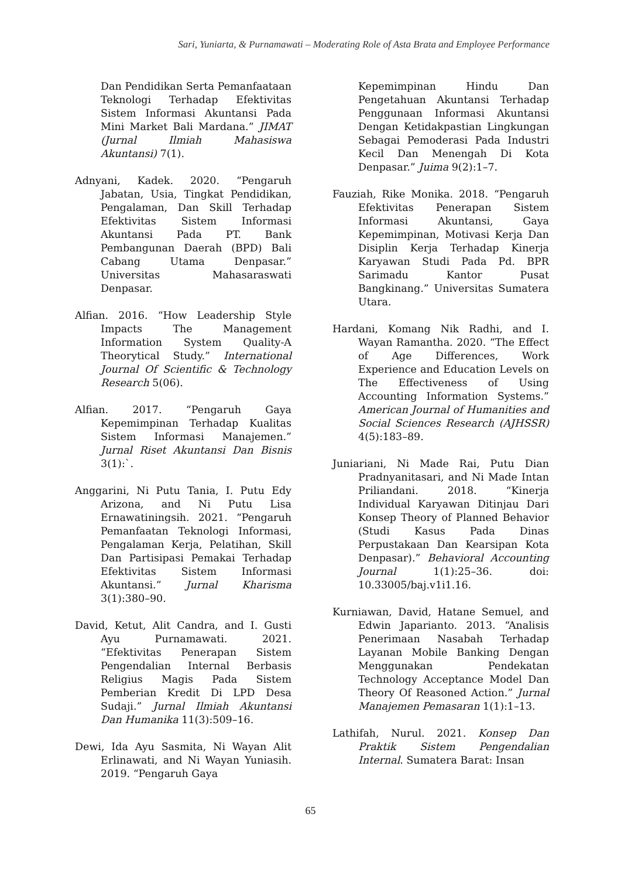Sari, Yuniarta, & Purnamawati – Moderating Role of Asta Brata and Employee Performance
Dan Pendidikan Serta Pemanfaataan Teknologi Terhadap Efektivitas Sistem Informasi Akuntansi Pada Mini Market Bali Mardana.” JIMAT (Jurnal Ilmiah Mahasiswa Akuntansi) 7(1).
Adnyani, Kadek. 2020. “Pengaruh Jabatan, Usia, Tingkat Pendidikan, Pengalaman, Dan Skill Terhadap Efektivitas Sistem Informasi Akuntansi Pada PT. Bank Pembangunan Daerah (BPD) Bali Cabang Utama Denpasar.” Universitas Mahasaraswati Denpasar.
Alfian. 2016. “How Leadership Style Impacts The Management Information System Quality-A Theorytical Study.” International Journal Of Scientific & Technology Research 5(06).
Alfian. 2017. “Pengaruh Gaya Kepemimpinan Terhadap Kualitas Sistem Informasi Manajemen.” Jurnal Riset Akuntansi Dan Bisnis 3(1):`.
Anggarini, Ni Putu Tania, I. Putu Edy Arizona, and Ni Putu Lisa Ernawatiningsih. 2021. “Pengaruh Pemanfaatan Teknologi Informasi, Pengalaman Kerja, Pelatihan, Skill Dan Partisipasi Pemakai Terhadap Efektivitas Sistem Informasi Akuntansi.” Jurnal Kharisma 3(1):380–90.
David, Ketut, Alit Candra, and I. Gusti Ayu Purnamawati. 2021. “Efektivitas Penerapan Sistem Pengendalian Internal Berbasis Religius Magis Pada Sistem Pemberian Kredit Di LPD Desa Sudaji.” Jurnal Ilmiah Akuntansi Dan Humanika 11(3):509–16.
Dewi, Ida Ayu Sasmita, Ni Wayan Alit Erlinawati, and Ni Wayan Yuniasih. 2019. “Pengaruh Gaya
Kepemimpinan Hindu Dan Pengetahuan Akuntansi Terhadap Penggunaan Informasi Akuntansi Dengan Ketidakpastian Lingkungan Sebagai Pemoderasi Pada Industri Kecil Dan Menengah Di Kota Denpasar.” Juima 9(2):1–7.
Fauziah, Rike Monika. 2018. “Pengaruh Efektivitas Penerapan Sistem Informasi Akuntansi, Gaya Kepemimpinan, Motivasi Kerja Dan Disiplin Kerja Terhadap Kinerja Karyawan Studi Pada Pd. BPR Sarimadu Kantor Pusat Bangkinang.” Universitas Sumatera Utara.
Hardani, Komang Nik Radhi, and I. Wayan Ramantha. 2020. “The Effect of Age Differences, Work Experience and Education Levels on The Effectiveness of Using Accounting Information Systems.” American Journal of Humanities and Social Sciences Research (AJHSSR) 4(5):183–89.
Juniariani, Ni Made Rai, Putu Dian Pradnyanitasari, and Ni Made Intan Priliandani. 2018. “Kinerja Individual Karyawan Ditinjau Dari Konsep Theory of Planned Behavior (Studi Kasus Pada Dinas Perpustakaan Dan Kearsipan Kota Denpasar).” Behavioral Accounting Journal 1(1):25–36. doi: 10.33005/baj.v1i1.16.
Kurniawan, David, Hatane Semuel, and Edwin Japarianto. 2013. “Analisis Penerimaan Nasabah Terhadap Layanan Mobile Banking Dengan Menggunakan Pendekatan Technology Acceptance Model Dan Theory Of Reasoned Action.” Jurnal Manajemen Pemasaran 1(1):1–13.
Lathifah, Nurul. 2021. Konsep Dan Praktik Sistem Pengendalian Internal. Sumatera Barat: Insan
65